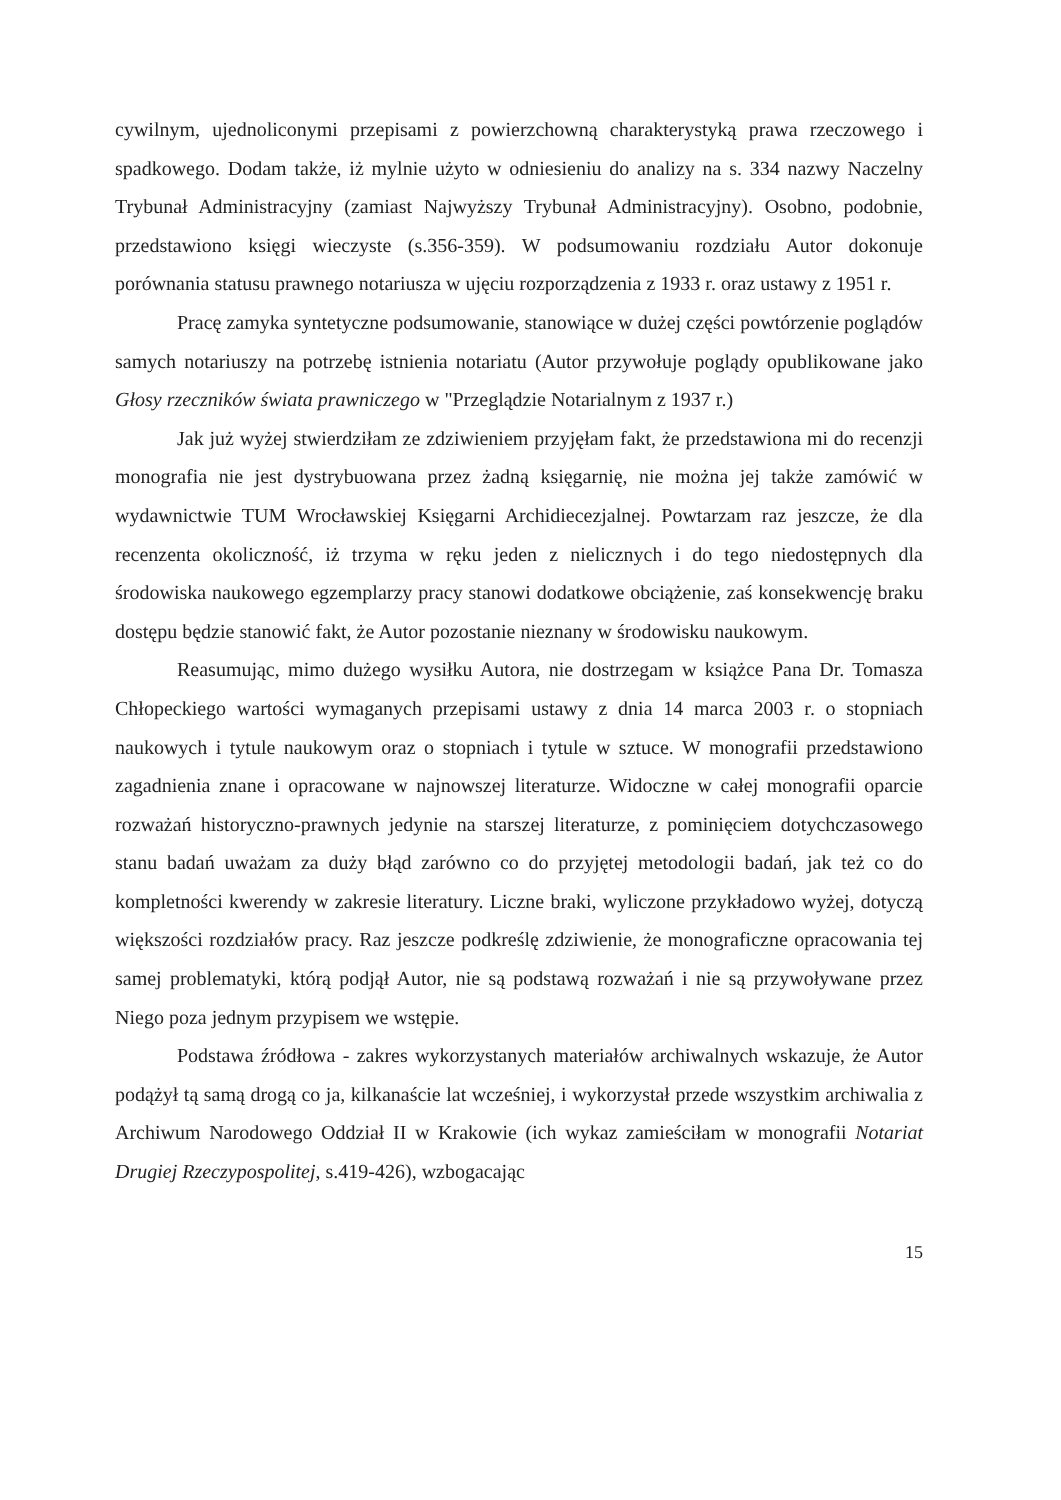cywilnym, ujednoliconymi przepisami z powierzchowną charakterystyką prawa rzeczowego i spadkowego. Dodam także, iż mylnie użyto w odniesieniu do analizy na s. 334 nazwy Naczelny Trybunał Administracyjny (zamiast Najwyższy Trybunał Administracyjny). Osobno, podobnie, przedstawiono księgi wieczyste (s.356-359). W podsumowaniu rozdziału Autor dokonuje porównania statusu prawnego notariusza w ujęciu rozporządzenia z 1933 r. oraz ustawy z 1951 r.
Pracę zamyka syntetyczne podsumowanie, stanowiące w dużej części powtórzenie poglądów samych notariuszy na potrzebę istnienia notariatu (Autor przywołuje poglądy opublikowane jako Głosy rzeczników świata prawniczego w "Przeglądzie Notarialnym z 1937 r.)
Jak już wyżej stwierdziłam ze zdziwieniem przyjęłam fakt, że przedstawiona mi do recenzji monografia nie jest dystrybuowana przez żadną księgarnię, nie można jej także zamówić w wydawnictwie TUM Wrocławskiej Księgarni Archidiecezjalnej. Powtarzam raz jeszcze, że dla recenzenta okoliczność, iż trzyma w ręku jeden z nielicznych i do tego niedostępnych dla środowiska naukowego egzemplarzy pracy stanowi dodatkowe obciążenie, zaś konsekwencję braku dostępu będzie stanowić fakt, że Autor pozostanie nieznany w środowisku naukowym.
Reasumując, mimo dużego wysiłku Autora, nie dostrzegam w książce Pana Dr. Tomasza Chłopeckiego wartości wymaganych przepisami ustawy z dnia 14 marca 2003 r. o stopniach naukowych i tytule naukowym oraz o stopniach i tytule w sztuce. W monografii przedstawiono zagadnienia znane i opracowane w najnowszej literaturze. Widoczne w całej monografii oparcie rozważań historyczno-prawnych jedynie na starszej literaturze, z pominięciem dotychczasowego stanu badań uważam za duży błąd zarówno co do przyjętej metodologii badań, jak też co do kompletności kwerendy w zakresie literatury. Liczne braki, wyliczone przykładowo wyżej, dotyczą większości rozdziałów pracy. Raz jeszcze podkreślę zdziwienie, że monograficzne opracowania tej samej problematyki, którą podjął Autor, nie są podstawą rozważań i nie są przywoływane przez Niego poza jednym przypisem we wstępie.
Podstawa źródłowa - zakres wykorzystanych materiałów archiwalnych wskazuje, że Autor podążył tą samą drogą co ja, kilkanaście lat wcześniej, i wykorzystał przede wszystkim archiwalia z Archiwum Narodowego Oddział II w Krakowie (ich wykaz zamieściłam w monografii Notariat Drugiej Rzeczypospolitej, s.419-426), wzbogacając
15